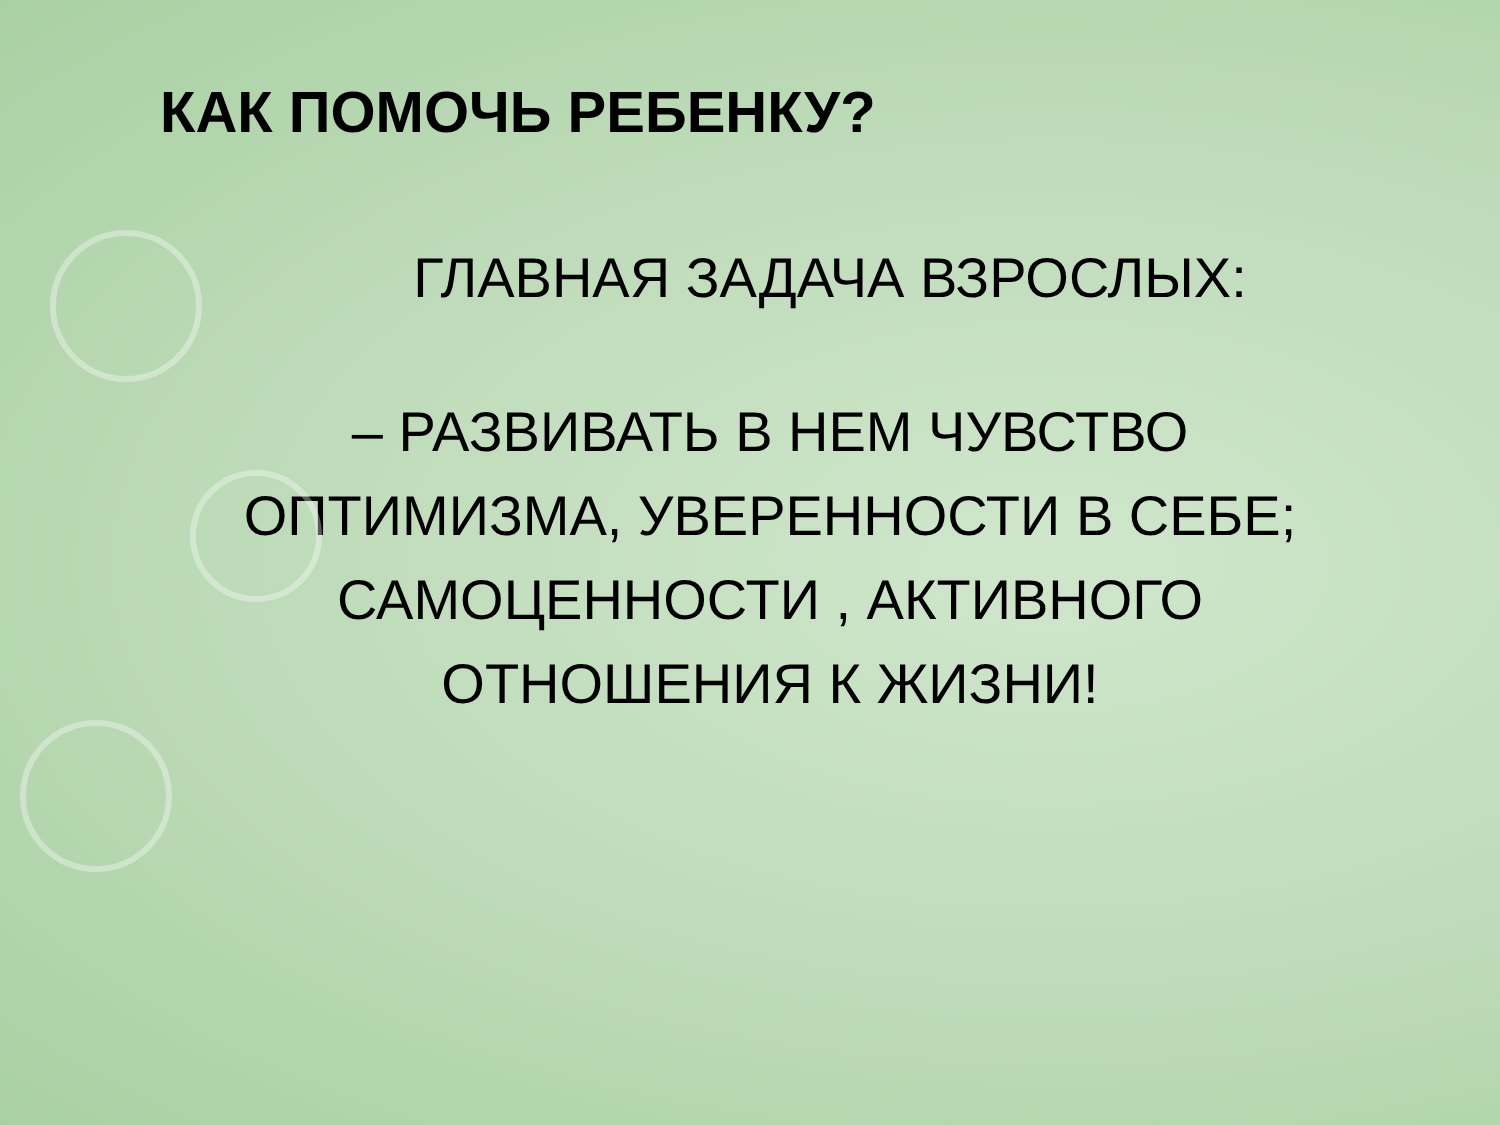КАК ПОМОЧЬ РЕБЕНКУ?
ГЛАВНАЯ ЗАДАЧА ВЗРОСЛЫХ:
– РАЗВИВАТЬ В НЕМ ЧУВСТВО
ОПТИМИЗМА, УВЕРЕННОСТИ В СЕБЕ;
САМОЦЕННОСТИ , АКТИВНОГО
ОТНОШЕНИЯ К ЖИЗНИ!